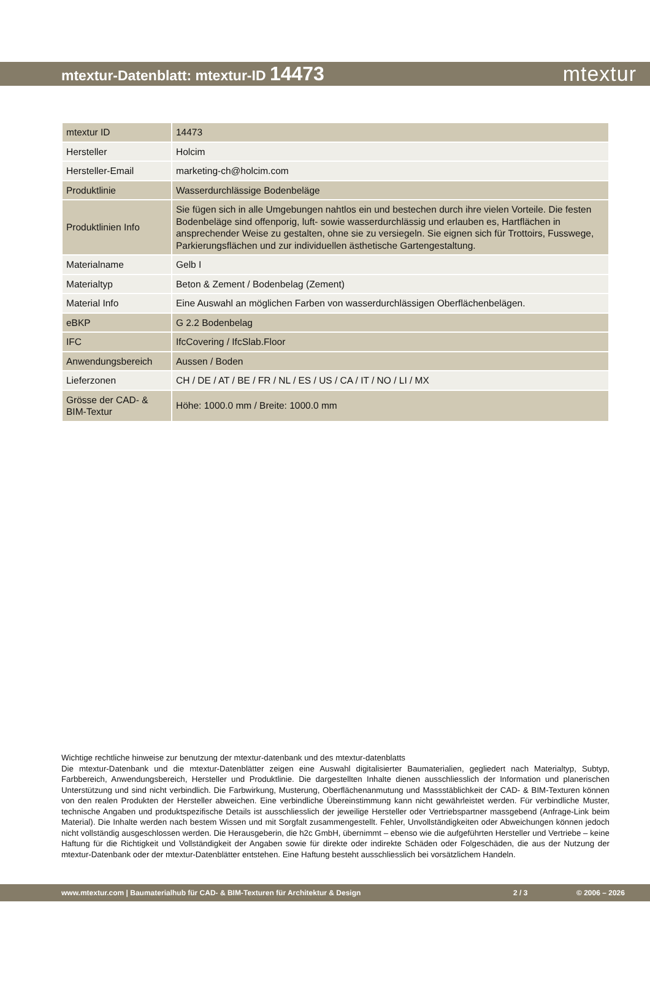mtextur-Datenblatt: mtextur-ID 14473
mtextur
| mtextur ID | 14473 |
| Hersteller | Holcim |
| Hersteller-Email | marketing-ch@holcim.com |
| Produktlinie | Wasserdurchlässige Bodenbeläge |
| Produktlinien Info | Sie fügen sich in alle Umgebungen nahtlos ein und bestechen durch ihre vielen Vorteile. Die festen Bodenbeläge sind offenporig, luft- sowie wasserdurchlässig und erlauben es, Hartflächen in ansprechender Weise zu gestalten, ohne sie zu versiegeln. Sie eignen sich für Trottoirs, Fusswege, Parkierungsflächen und zur individuellen ästhetische Gartengestaltung. |
| Materialname | Gelb I |
| Materialtyp | Beton & Zement / Bodenbelag (Zement) |
| Material Info | Eine Auswahl an möglichen Farben von wasserdurchlässigen Oberflächenbelägen. |
| eBKP | G 2.2 Bodenbelag |
| IFC | IfcCovering / IfcSlab.Floor |
| Anwendungsbereich | Aussen / Boden |
| Lieferzonen | CH / DE / AT / BE / FR / NL / ES / US / CA / IT / NO / LI / MX |
| Grösse der CAD- & BIM-Textur | Höhe: 1000.0 mm / Breite: 1000.0 mm |
Wichtige rechtliche hinweise zur benutzung der mtextur-datenbank und des mtextur-datenblatts
Die mtextur-Datenbank und die mtextur-Datenblätter zeigen eine Auswahl digitalisierter Baumaterialien, gegliedert nach Materialtyp, Subtyp, Farbbereich, Anwendungsbereich, Hersteller und Produktlinie. Die dargestellten Inhalte dienen ausschliesslich der Information und planerischen Unterstützung und sind nicht verbindlich. Die Farbwirkung, Musterung, Oberflächenanmutung und Massstäblichkeit der CAD- & BIM-Texturen können von den realen Produkten der Hersteller abweichen. Eine verbindliche Übereinstimmung kann nicht gewährleistet werden. Für verbindliche Muster, technische Angaben und produktspezifische Details ist ausschliesslich der jeweilige Hersteller oder Vertriebspartner massgebend (Anfrage-Link beim Material). Die Inhalte werden nach bestem Wissen und mit Sorgfalt zusammengestellt. Fehler, Unvollständigkeiten oder Abweichungen können jedoch nicht vollständig ausgeschlossen werden. Die Herausgeberin, die h2c GmbH, übernimmt – ebenso wie die aufgeführten Hersteller und Vertriebe – keine Haftung für die Richtigkeit und Vollständigkeit der Angaben sowie für direkte oder indirekte Schäden oder Folgeschäden, die aus der Nutzung der mtextur-Datenbank oder der mtextur-Datenblätter entstehen. Eine Haftung besteht ausschliesslich bei vorsätzlichem Handeln.
www.mtextur.com | Baumaterialhub für CAD- & BIM-Texturen für Architektur & Design 2 / 3 © 2006 – 2026